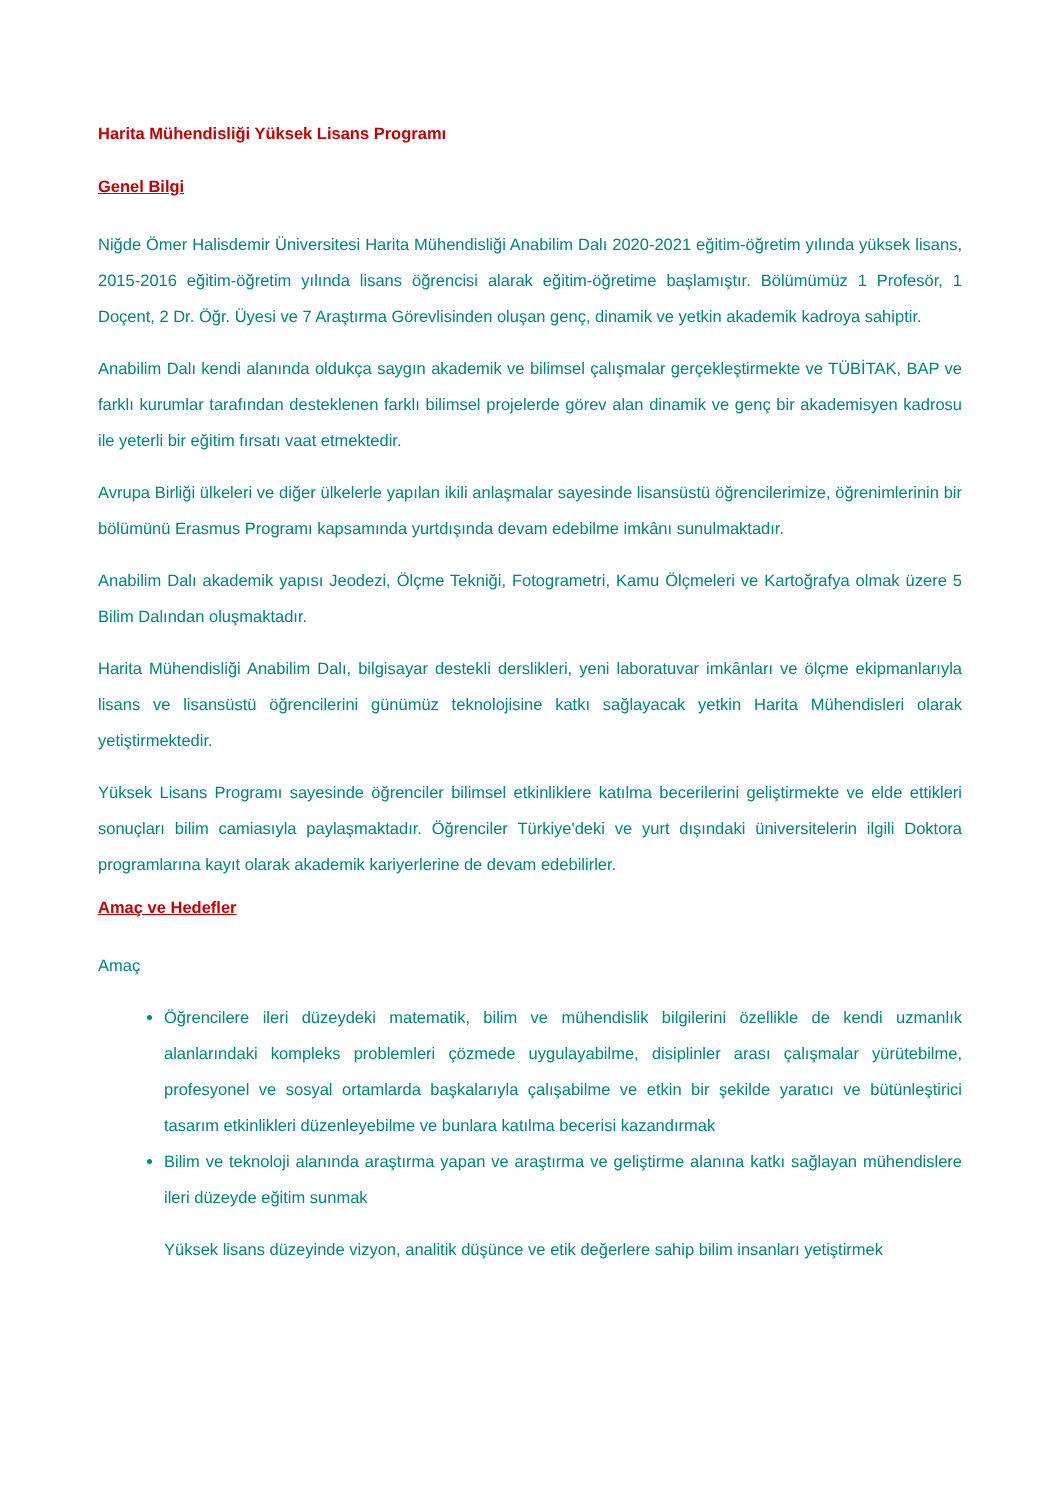Harita Mühendisliği Yüksek Lisans Programı
Genel Bilgi
Niğde Ömer Halisdemir Üniversitesi Harita Mühendisliği Anabilim Dalı 2020-2021 eğitim-öğretim yılında yüksek lisans, 2015-2016 eğitim-öğretim yılında lisans öğrencisi alarak eğitim-öğretime başlamıştır. Bölümümüz 1 Profesör, 1 Doçent, 2 Dr. Öğr. Üyesi ve 7 Araştırma Görevlisinden oluşan genç, dinamik ve yetkin akademik kadroya sahiptir.
Anabilim Dalı kendi alanında oldukça saygın akademik ve bilimsel çalışmalar gerçekleştirmekte ve TÜBİTAK, BAP ve farklı kurumlar tarafından desteklenen farklı bilimsel projelerde görev alan dinamik ve genç bir akademisyen kadrosu ile yeterli bir eğitim fırsatı vaat etmektedir.
Avrupa Birliği ülkeleri ve diğer ülkelerle yapılan ikili anlaşmalar sayesinde lisansüstü öğrencilerimize, öğrenimlerinin bir bölümünü Erasmus Programı kapsamında yurtdışında devam edebilme imkânı sunulmaktadır.
Anabilim Dalı akademik yapısı Jeodezi, Ölçme Tekniği, Fotogrametri, Kamu Ölçmeleri ve Kartoğrafya olmak üzere 5 Bilim Dalından oluşmaktadır.
Harita Mühendisliği Anabilim Dalı, bilgisayar destekli derslikleri, yeni laboratuvar imkânları ve ölçme ekipmanlarıyla lisans ve lisansüstü öğrencilerini günümüz teknolojisine katkı sağlayacak yetkin Harita Mühendisleri olarak yetiştirmektedir.
Yüksek Lisans Programı sayesinde öğrenciler bilimsel etkinliklere katılma becerilerini geliştirmekte ve elde ettikleri sonuçları bilim camiasıyla paylaşmaktadır. Öğrenciler Türkiye'deki ve yurt dışındaki üniversitelerin ilgili Doktora programlarına kayıt olarak akademik kariyerlerine de devam edebilirler.
Amaç ve Hedefler
Amaç
Öğrencilere ileri düzeydeki matematik, bilim ve mühendislik bilgilerini özellikle de kendi uzmanlık alanlarındaki kompleks problemleri çözmede uygulayabilme, disiplinler arası çalışmalar yürütebilme, profesyonel ve sosyal ortamlarda başkalarıyla çalışabilme ve etkin bir şekilde yaratıcı ve bütünleştirici tasarım etkinlikleri düzenleyebilme ve bunlara katılma becerisi kazandırmak
Bilim ve teknoloji alanında araştırma yapan ve araştırma ve geliştirme alanına katkı sağlayan mühendislere ileri düzeyde eğitim sunmak
Yüksek lisans düzeyinde vizyon, analitik düşünce ve etik değerlere sahip bilim insanları yetiştirmek